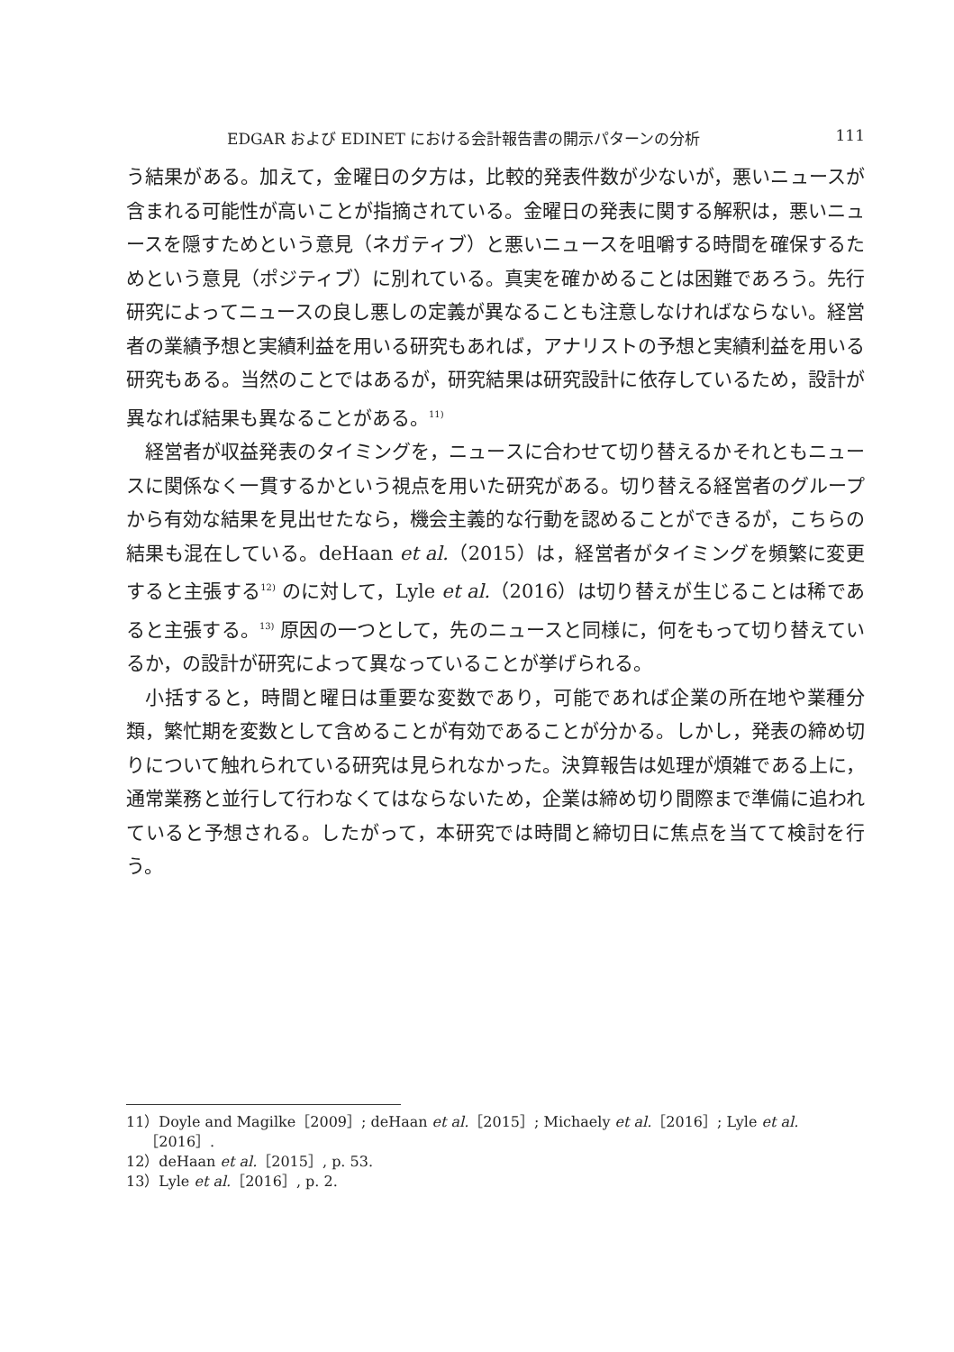EDGAR および EDINET における会計報告書の開示パターンの分析 111
う結果がある。加えて，金曜日の夕方は，比較的発表件数が少ないが，悪いニュースが含まれる可能性が高いことが指摘されている。金曜日の発表に関する解釈は，悪いニュースを隠すためという意見（ネガティブ）と悪いニュースを咀嚼する時間を確保するためという意見（ポジティブ）に別れている。真実を確かめることは困難であろう。先行研究によってニュースの良し悪しの定義が異なることも注意しなければならない。経営者の業績予想と実績利益を用いる研究もあれば，アナリストの予想と実績利益を用いる研究もある。当然のことではあるが，研究結果は研究設計に依存しているため，設計が異なれば結果も異なることがある。<sup>11)</sup>
経営者が収益発表のタイミングを，ニュースに合わせて切り替えるかそれともニュースに関係なく一貫するかという視点を用いた研究がある。切り替える経営者のグループから有効な結果を見出せたなら，機会主義的な行動を認めることができるが，こちらの結果も混在している。deHaan et al.（2015）は，経営者がタイミングを頻繁に変更すると主張する<sup>12)</sup> のに対して，Lyle et al.（2016）は切り替えが生じることは稀であると主張する。<sup>13)</sup> 原因の一つとして，先のニュースと同様に，何をもって切り替えているか，の設計が研究によって異なっていることが挙げられる。
小括すると，時間と曜日は重要な変数であり，可能であれば企業の所在地や業種分類，繁忙期を変数として含めることが有効であることが分かる。しかし，発表の締め切りについて触れられている研究は見られなかった。決算報告は処理が煩雑である上に，通常業務と並行して行わなくてはならないため，企業は締め切り間際まで準備に追われていると予想される。したがって，本研究では時間と締切日に焦点を当てて検討を行う。
11）Doyle and Magilke［2009］; deHaan et al.［2015］; Michaely et al.［2016］; Lyle et al.
［2016］.
12）deHaan et al.［2015］, p. 53.
13）Lyle et al.［2016］, p. 2.